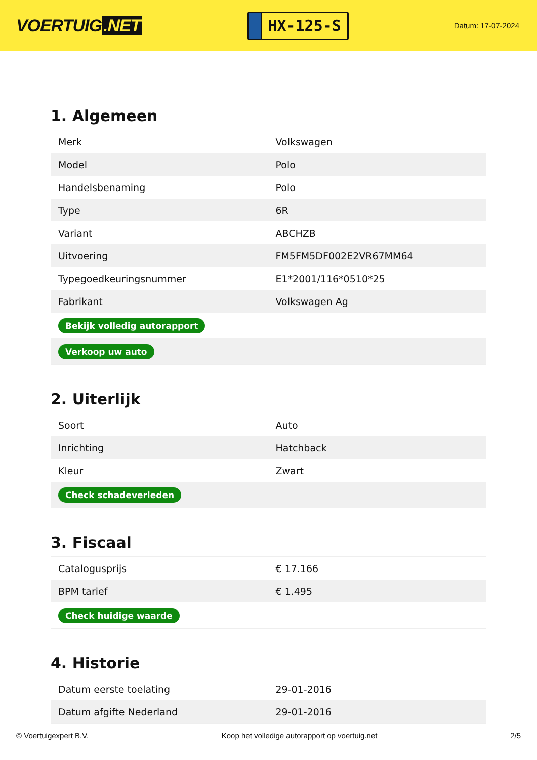VOERTUIG.NET
HX-125-S
Datum: 17-07-2024
1. Algemeen
| Merk | Volkswagen |
| Model | Polo |
| Handelsbenaming | Polo |
| Type | 6R |
| Variant | ABCHZB |
| Uitvoering | FM5FM5DF002E2VR67MM64 |
| Typegoedkeuringsnummer | E1*2001/116*0510*25 |
| Fabrikant | Volkswagen Ag |
| Bekijk volledig autorapport | |
| Verkoop uw auto | |
2. Uiterlijk
| Soort | Auto |
| Inrichting | Hatchback |
| Kleur | Zwart |
| Check schadeverleden | |
3. Fiscaal
| Catalogusprijs | € 17.166 |
| BPM tarief | € 1.495 |
| Check huidige waarde | |
4. Historie
| Datum eerste toelating | 29-01-2016 |
| Datum afgifte Nederland | 29-01-2016 |
© Voertuigexpert B.V. Koop het volledige autorapport op voertuig.net 2/5